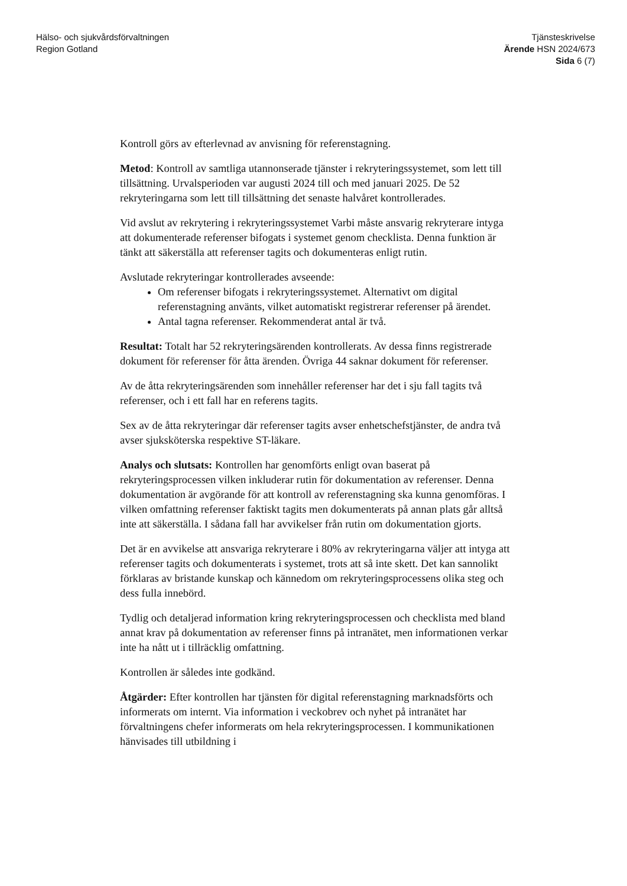Hälso- och sjukvårdsförvaltningen
Region Gotland
Tjänsteskrivelse
Ärende HSN 2024/673
Sida 6 (7)
Kontroll görs av efterlevnad av anvisning för referenstagning.
Metod: Kontroll av samtliga utannonserade tjänster i rekryteringssystemet, som lett till tillsättning. Urvalsperioden var augusti 2024 till och med januari 2025. De 52 rekryteringarna som lett till tillsättning det senaste halvåret kontrollerades.
Vid avslut av rekrytering i rekryteringssystemet Varbi måste ansvarig rekryterare intyga att dokumenterade referenser bifogats i systemet genom checklista. Denna funktion är tänkt att säkerställa att referenser tagits och dokumenteras enligt rutin.
Avslutade rekryteringar kontrollerades avseende:
Om referenser bifogats i rekryteringssystemet. Alternativt om digital referenstagning använts, vilket automatiskt registrerar referenser på ärendet.
Antal tagna referenser. Rekommenderat antal är två.
Resultat: Totalt har 52 rekryteringsärenden kontrollerats. Av dessa finns registrerade dokument för referenser för åtta ärenden. Övriga 44 saknar dokument för referenser.
Av de åtta rekryteringsärenden som innehåller referenser har det i sju fall tagits två referenser, och i ett fall har en referens tagits.
Sex av de åtta rekryteringar där referenser tagits avser enhetschefstjänster, de andra två avser sjuksköterska respektive ST-läkare.
Analys och slutsats: Kontrollen har genomförts enligt ovan baserat på rekryteringsprocessen vilken inkluderar rutin för dokumentation av referenser. Denna dokumentation är avgörande för att kontroll av referenstagning ska kunna genomföras. I vilken omfattning referenser faktiskt tagits men dokumenterats på annan plats går alltså inte att säkerställa. I sådana fall har avvikelser från rutin om dokumentation gjorts.
Det är en avvikelse att ansvariga rekryterare i 80% av rekryteringarna väljer att intyga att referenser tagits och dokumenterats i systemet, trots att så inte skett. Det kan sannolikt förklaras av bristande kunskap och kännedom om rekryteringsprocessens olika steg och dess fulla innebörd.
Tydlig och detaljerad information kring rekryteringsprocessen och checklista med bland annat krav på dokumentation av referenser finns på intranätet, men informationen verkar inte ha nått ut i tillräcklig omfattning.
Kontrollen är således inte godkänd.
Åtgärder: Efter kontrollen har tjänsten för digital referenstagning marknadsförts och informerats om internt. Via information i veckobrev och nyhet på intranätet har förvaltningens chefer informerats om hela rekryteringsprocessen. I kommunikationen hänvisades till utbildning i